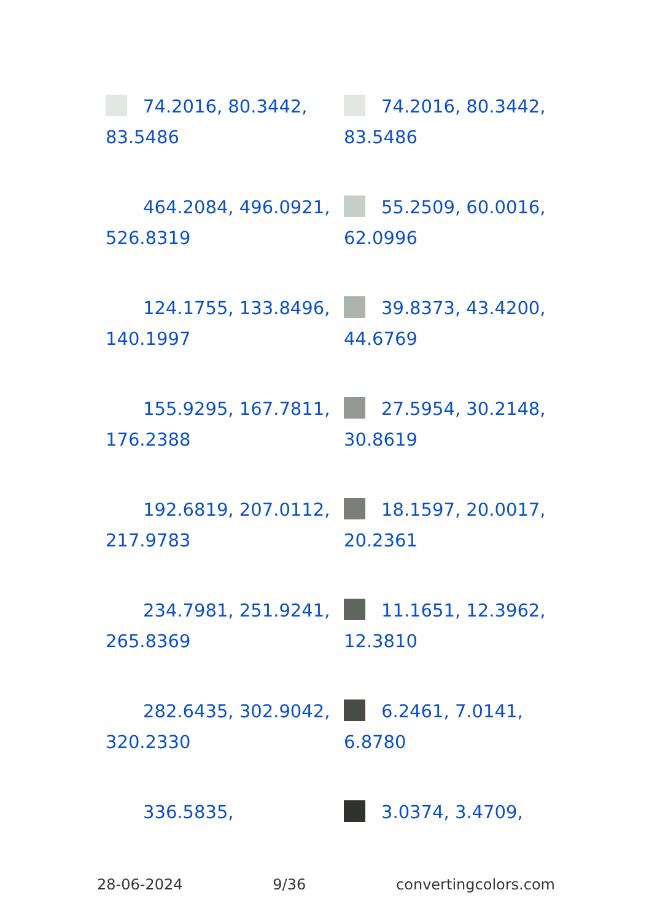74.2016, 80.3442, 83.5486
74.2016, 80.3442, 83.5486
464.2084, 496.0921, 526.8319
55.2509, 60.0016, 62.0996
124.1755, 133.8496, 140.1997
39.8373, 43.4200, 44.6769
155.9295, 167.7811, 176.2388
27.5954, 30.2148, 30.8619
192.6819, 207.0112, 217.9783
18.1597, 20.0017, 20.2361
234.7981, 251.9241, 265.8369
11.1651, 12.3962, 12.3810
282.6435, 302.9042, 320.2330
6.2461, 7.0141, 6.8780
336.5835,
3.0374, 3.4709,
28-06-2024 9/36 convertingcolors.com